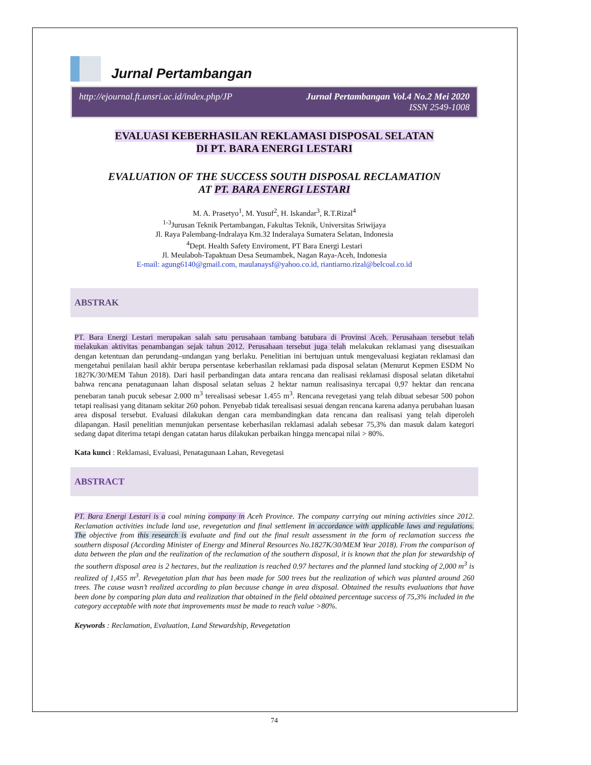Jurnal Pertambangan
http://ejournal.ft.unsri.ac.id/index.php/JP Jurnal Pertambangan Vol.4 No.2 Mei 2020
ISSN 2549-1008
EVALUASI KEBERHASILAN REKLAMASI DISPOSAL SELATAN
DI PT. BARA ENERGI LESTARI
EVALUATION OF THE SUCCESS SOUTH DISPOSAL RECLAMATION
AT PT. BARA ENERGI LESTARI
M. A. Prasetyo<sup>1</sup>, M. Yusuf<sup>2</sup>, H. Iskandar<sup>3</sup>, R.T.Rizal<sup>4</sup>
<sup>1-3</sup>Jurusan Teknik Pertambangan, Fakultas Teknik, Universitas Sriwijaya
Jl. Raya Palembang-Indralaya Km.32 Inderalaya Sumatera Selatan, Indonesia
<sup>4</sup> Dept. Health Safety Enviroment, PT Bara Energi Lestari
Jl. Meulaboh-Tapaktuan Desa Seumambek, Nagan Raya-Aceh, Indonesia
E-mail: agung6140@gmail.com, maulanaysf@yahoo.co.id, riantiarno.rizal@belcoal.co.id
ABSTRAK
PT. Bara Energi Lestari merupakan salah satu perusahaan tambang batubara di Provinsi Aceh. Perusahaan tersebut telah melakukan aktivitas penambangan sejak tahun 2012. Perusahaan tersebut juga telah melakukan reklamasi yang disesuaikan dengan ketentuan dan perundang–undangan yang berlaku. Penelitian ini bertujuan untuk mengevaluasi kegiatan reklamasi dan mengetahui penilaian hasil akhir berupa persentase keberhasilan reklamasi pada disposal selatan (Menurut Kepmen ESDM No 1827K/30/MEM Tahun 2018). Dari hasil perbandingan data antara rencana dan realisasi reklamasi disposal selatan diketahui bahwa rencana penatagunaan lahan disposal selatan seluas 2 hektar namun realisasinya tercapai 0,97 hektar dan rencana penebaran tanah pucuk sebesar 2.000 m<sup>3</sup> terealisasi sebesar 1.455 m<sup>3</sup>. Rencana revegetasi yang telah dibuat sebesar 500 pohon tetapi realisasi yang ditanam sekitar 260 pohon. Penyebab tidak terealisasi sesuai dengan rencana karena adanya perubahan luasan area disposal tersebut. Evaluasi dilakukan dengan cara membandingkan data rencana dan realisasi yang telah diperoleh dilapangan. Hasil penelitian menunjukan persentase keberhasilan reklamasi adalah sebesar 75,3% dan masuk dalam kategori sedang dapat diterima tetapi dengan catatan harus dilakukan perbaikan hingga mencapai nilai > 80%.
Kata kunci : Reklamasi, Evaluasi, Penatagunaan Lahan, Revegetasi
ABSTRACT
PT. Bara Energi Lestari is a coal mining company in Aceh Province. The company carrying out mining activities since 2012. Reclamation activities include land use, revegetation and final settlement in accordance with applicable laws and regulations. The objective from this research is evaluate and find out the final result assessment in the form of reclamation success the southern disposal (According Minister of Energy and Mineral Resources No.1827K/30/MEM Year 2018). From the comparison of data between the plan and the realization of the reclamation of the southern disposal, it is known that the plan for stewardship of the southern disposal area is 2 hectares, but the realization is reached 0.97 hectares and the planned land stocking of 2,000 m<sup>3</sup> is realized of 1,455 m<sup>3</sup>. Revegetation plan that has been made for 500 trees but the realization of which was planted around 260 trees. The cause wasn’t realized according to plan because change in area disposal. Obtained the results evaluations that have been done by comparing plan data and realization that obtained in the field obtained percentage success of 75,3% included in the category acceptable with note that improvements must be made to reach value >80%.
Keywords : Reclamation, Evaluation, Land Stewardship, Revegetation
74